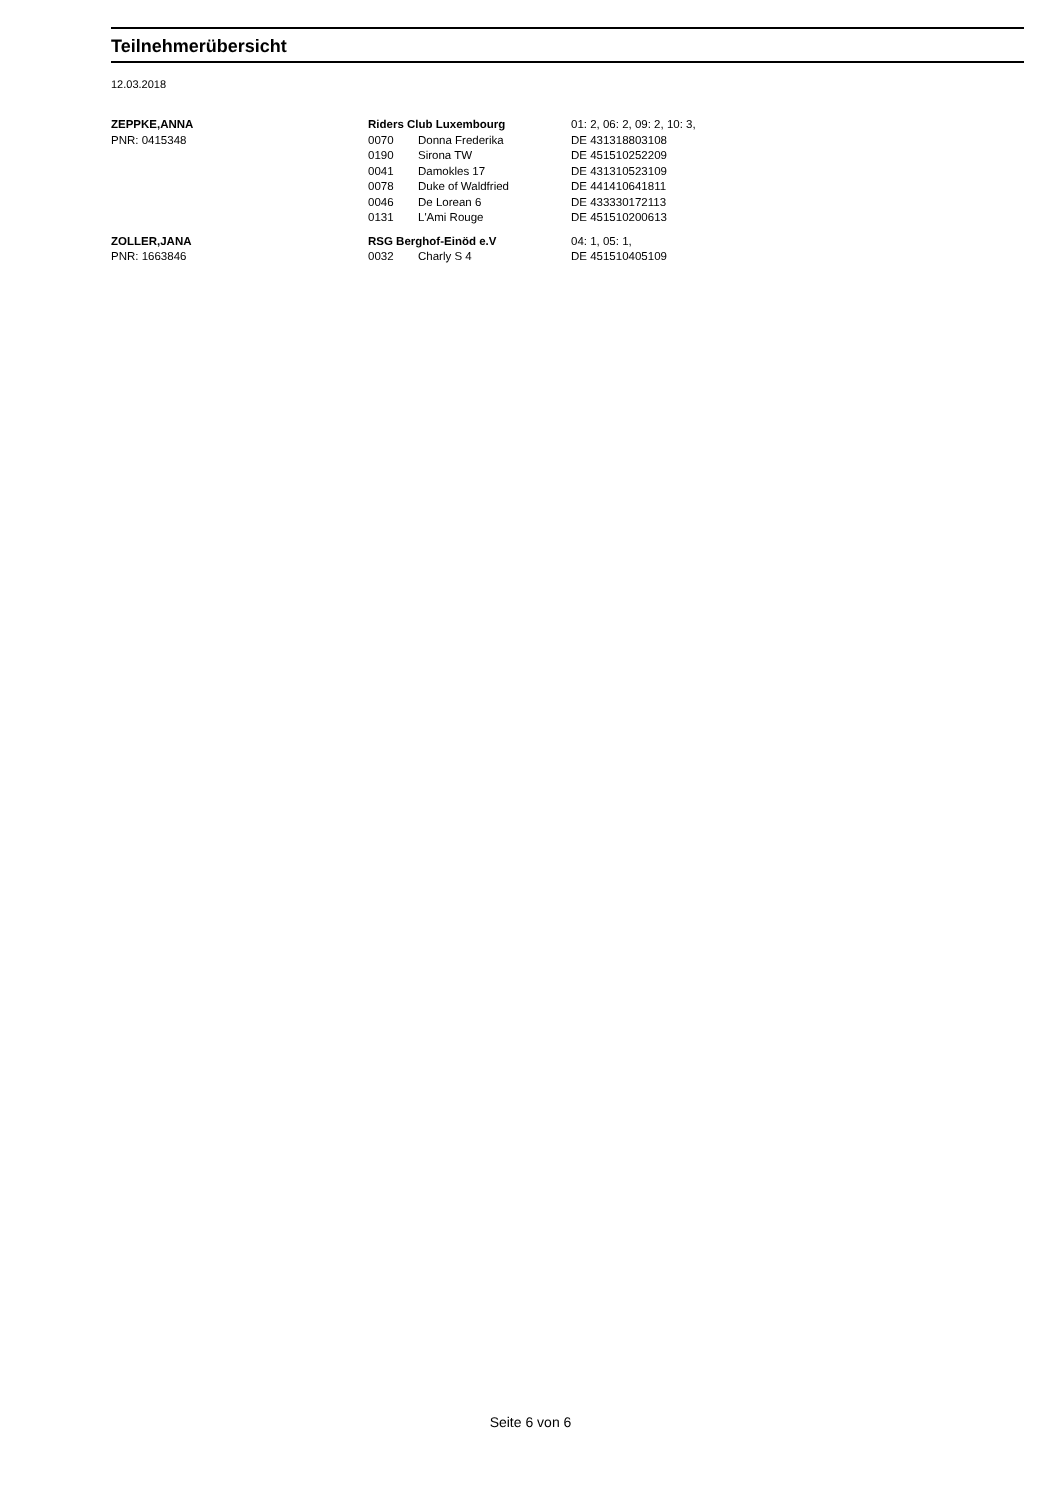Teilnehmerübersicht
12.03.2018
| ZEPPKE,ANNA | Riders Club Luxembourg | | 01: 2, 06: 2, 09: 2, 10: 3, |
| PNR: 0415348 | 0070 | Donna Frederika | DE 431318803108 |
| | 0190 | Sirona TW | DE 451510252209 |
| | 0041 | Damokles 17 | DE 431310523109 |
| | 0078 | Duke of Waldfried | DE 441410641811 |
| | 0046 | De Lorean 6 | DE 433330172113 |
| | 0131 | L'Ami Rouge | DE 451510200613 |
| ZOLLER,JANA | RSG Berghof-Einöd e.V | | 04: 1, 05: 1, |
| PNR: 1663846 | 0032 | Charly S 4 | DE 451510405109 |
Seite 6 von 6